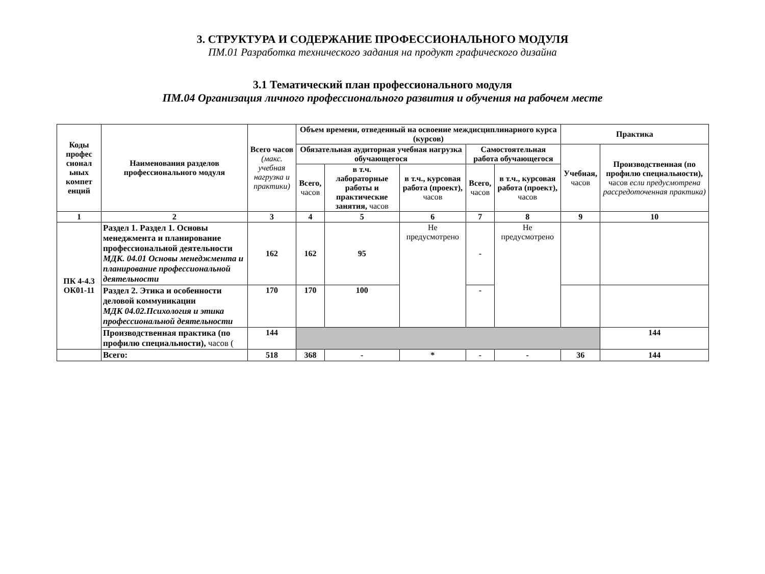3. СТРУКТУРА И СОДЕРЖАНИЕ ПРОФЕССИОНАЛЬНОГО МОДУЛЯ
ПМ.01 Разработка технического задания на продукт графического дизайна
3.1 Тематический план профессионального модуля
ПМ.04 Организация личного профессионального развития и обучения на рабочем месте
| Коды профес сионал ьных компет енций | Наименования разделов профессионального модуля | Всего часов (макс. учебная нагрузка и практики) | Объем времени, отведенный на освоение междисциплинарного курса (курсов) | | | | | Практика | |
| --- | --- | --- | --- | --- | --- | --- | --- | --- | --- |
| | | | Обязательная аудиторная учебная нагрузка обучающегося | | | Самостоятельная работа обучающегося | | Учебная, часов | Производственная (по профилю специальности), часов если предусмотрена рассредоточенная практика) |
| | | | Всего, часов | в т.ч. лабораторные работы и практические занятия, часов | в т.ч., курсовая работа (проект), часов | Всего, часов | в т.ч., курсовая работа (проект), часов | | |
| 1 | 2 | 3 | 4 | 5 | 6 | 7 | 8 | 9 | 10 |
| ПК 4-4.3 ОК01-11 | Раздел 1. Раздел 1. Основы менеджмента и планирование профессиональной деятельности МДК. 04.01 Основы менеджмента и планирование профессиональной деятельности | 162 | 162 | 95 | Не предусмотрено | - | Не предусмотрено | | |
| | Раздел 2. Этика и особенности деловой коммуникации МДК 04.02.Психология и этика профессиональной деятельности | 170 | 170 | 100 | | - | | | |
| | Производственная практика (по профилю специальности), часов ( | 144 | | | | | | | 144 |
| | Всего: | 518 | 368 | - | * | - | - | 36 | 144 |